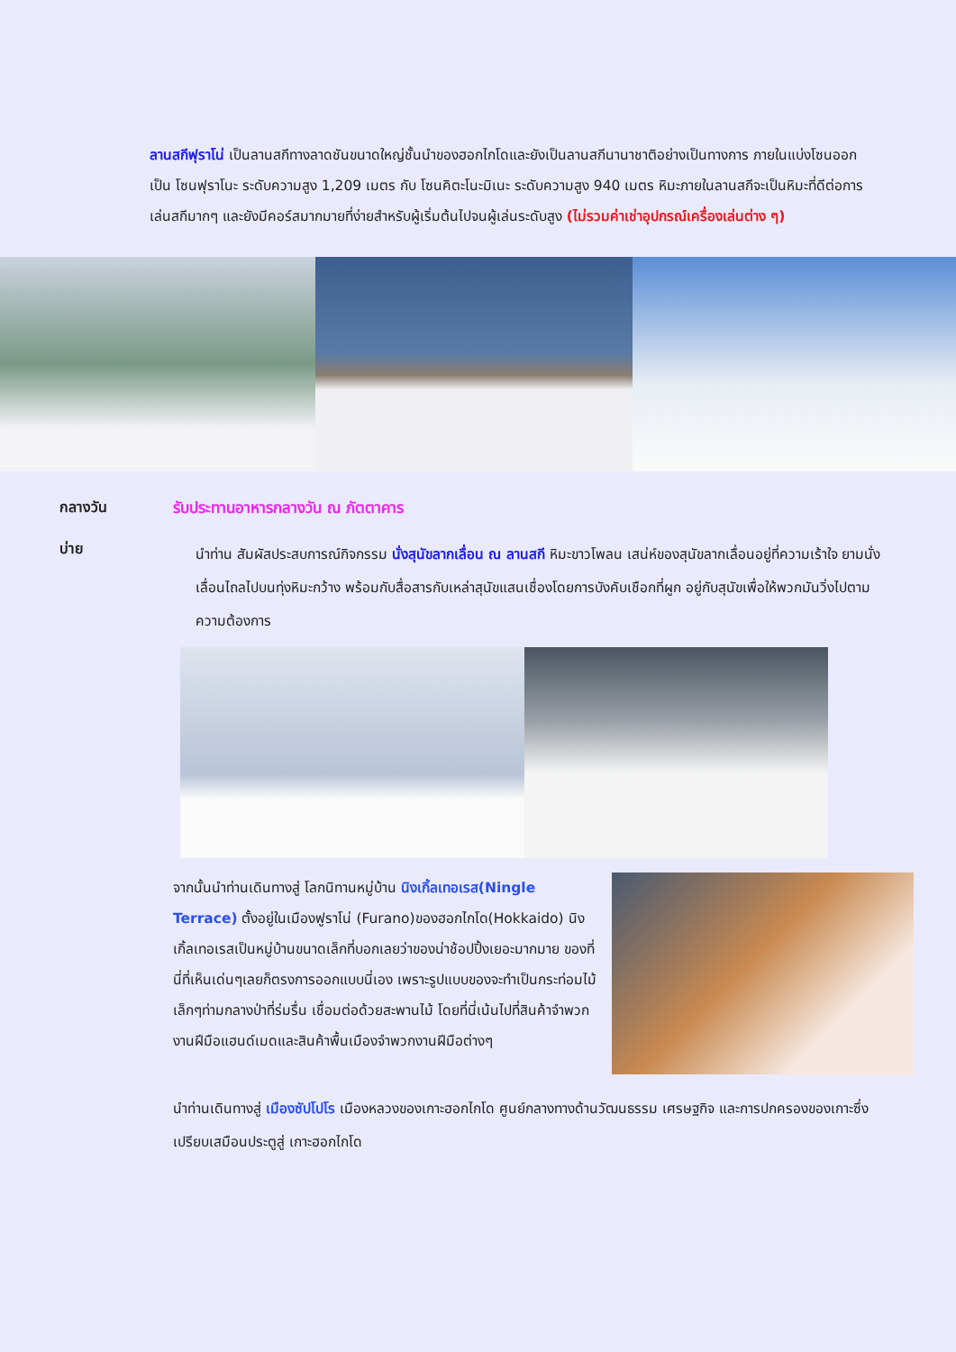ลานสกีฟุราโน่ เป็นลานสกีทางลาดชันขนาดใหญ่ชั้นนำของฮอกไกโดและยังเป็นลานสกีนานาชาติอย่างเป็นทางการ ภายในแบ่งโซนออกเป็น โซนฟุราโนะ ระดับความสูง 1,209 เมตร กับ โซนคิตะโนะมิเนะ ระดับความสูง 940 เมตร หิมะภายในลานสกีจะเป็นหิมะที่ดีต่อการเล่นสกีมากๆ และยังมีคอร์สมากมายที่ง่ายสำหรับผู้เริ่มต้นไปจนผู้เล่นระดับสูง (ไม่รวมค่าเช่าอุปกรณ์เครื่องเล่นต่าง ๆ)
กลางวัน รับประทานอาหารกลางวัน ณ ภัตตาคาร
บ่าย
นำท่าน สัมผัสประสบการณ์กิจกรรม นั่งสุนัขลากเลื่อน ณ ลานสกี หิมะขาวโพลน เสน่ห์ของสุนัขลากเลื่อนอยู่ที่ความเร้าใจ ยามนั่งเลื่อนไถลไปบนทุ่งหิมะกว้าง พร้อมกับสื่อสารกับเหล่าสุนัขแสนเชื่องโดยการบังคับเชือกที่ผูก อยู่กับสุนัขเพื่อให้พวกมันวิ่งไปตามความต้องการ
จากนั้นนำท่านเดินทางสู่ โลกนิทานหมู่บ้าน นิงเกิ้ลเทอเรส(Ningle Terrace) ตั้งอยู่ในเมืองฟูราโน่ (Furano)ของฮอกไกโด(Hokkaido) นิงเกิ้ลเทอเรสเป็นหมู่บ้านขนาดเล็กที่บอกเลยว่าของน่าช้อปปิ้งเยอะมากมาย ของที่นี่ที่เห็นเด่นๆเลยก็ตรงการออกแบบนี่เอง เพราะรูปแบบของจะทำเป็นกระท่อมไม้เล็กๆท่ามกลางป่าที่ร่มรื่น เชื่อมต่อด้วยสะพานไม้ โดยที่นี่เน้นไปที่สินค้าจำพวกงานฝีมือแฮนด์เมดและสินค้าพื้นเมืองจำพวกงานฝีมือต่างๆ
นำท่านเดินทางสู่ เมืองซัปโปโร เมืองหลวงของเกาะฮอกไกโด ศูนย์กลางทางด้านวัฒนธรรม เศรษฐกิจ และการปกครองของเกาะซึ่งเปรียบเสมือนประตูสู่ เกาะฮอกไกโด